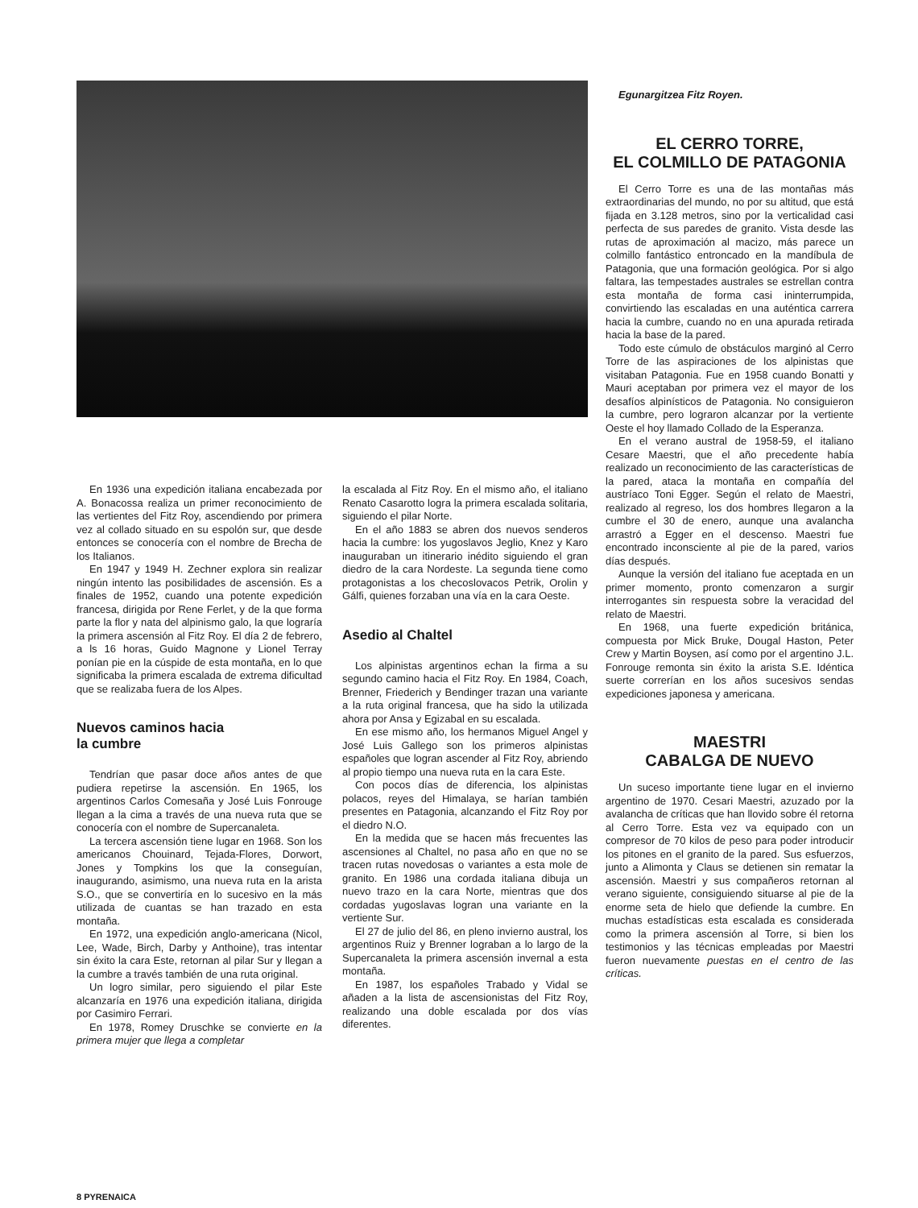En 1936 una expedición italiana encabezada por A. Bonacossa realiza un primer reconocimiento de las vertientes del Fitz Roy, ascendiendo por primera vez al collado situado en su espolón sur, que desde entonces se conocería con el nombre de Brecha de los Italianos.
En 1947 y 1949 H. Zechner explora sin realizar ningún intento las posibilidades de ascensión. Es a finales de 1952, cuando una potente expedición francesa, dirigida por Rene Ferlet, y de la que forma parte la flor y nata del alpinismo galo, la que lograría la primera ascensión al Fitz Roy. El día 2 de febrero, a ls 16 horas, Guido Magnone y Lionel Terray ponían pie en la cúspide de esta montaña, en lo que significaba la primera escalada de extrema dificultad que se realizaba fuera de los Alpes.
Nuevos caminos hacia
la cumbre
Tendrían que pasar doce años antes de que pudiera repetirse la ascensión. En 1965, los argentinos Carlos Comesaña y José Luis Fonrouge llegan a la cima a través de una nueva ruta que se conocería con el nombre de Supercanaleta.
La tercera ascensión tiene lugar en 1968. Son los americanos Chouinard, Tejada-Flores, Dorwort, Jones y Tompkins los que la conseguían, inaugurando, asimismo, una nueva ruta en la arista S.O., que se convertiría en lo sucesivo en la más utilizada de cuantas se han trazado en esta montaña.
En 1972, una expedición anglo-americana (Nicol, Lee, Wade, Birch, Darby y Anthoine), tras intentar sin éxito la cara Este, retornan al pilar Sur y llegan a la cumbre a través también de una ruta original.
Un logro similar, pero siguiendo el pilar Este alcanzaría en 1976 una expedición italiana, dirigida por Casimiro Ferrari.
En 1978, Romey Druschke se convierte en la primera mujer que llega a completar
la escalada al Fitz Roy. En el mismo año, el italiano Renato Casarotto logra la primera escalada solitaria, siguiendo el pilar Norte.
En el año 1883 se abren dos nuevos senderos hacia la cumbre: los yugoslavos Jeglio, Knez y Karo inauguraban un itinerario inédito siguiendo el gran diedro de la cara Nordeste. La segunda tiene como protagonistas a los checoslovacos Petrik, Orolin y Gálfi, quienes forzaban una vía en la cara Oeste.
Asedio al Chaltel
Los alpinistas argentinos echan la firma a su segundo camino hacia el Fitz Roy. En 1984, Coach, Brenner, Friederich y Bendinger trazan una variante a la ruta original francesa, que ha sido la utilizada ahora por Ansa y Egizabal en su escalada.
En ese mismo año, los hermanos Miguel Angel y José Luis Gallego son los primeros alpinistas españoles que logran ascender al Fitz Roy, abriendo al propio tiempo una nueva ruta en la cara Este.
Con pocos días de diferencia, los alpinistas polacos, reyes del Himalaya, se harían también presentes en Patagonia, alcanzando el Fitz Roy por el diedro N.O.
En la medida que se hacen más frecuentes las ascensiones al Chaltel, no pasa año en que no se tracen rutas novedosas o variantes a esta mole de granito. En 1986 una cordada italiana dibuja un nuevo trazo en la cara Norte, mientras que dos cordadas yugoslavas logran una variante en la vertiente Sur.
El 27 de julio del 86, en pleno invierno austral, los argentinos Ruiz y Brenner lograban a lo largo de la Supercanaleta la primera ascensión invernal a esta montaña.
En 1987, los españoles Trabado y Vidal se añaden a la lista de ascensionistas del Fitz Roy, realizando una doble escalada por dos vías diferentes.
Egunargitzea Fitz Royen.
EL CERRO TORRE,
EL COLMILLO DE PATAGONIA
El Cerro Torre es una de las montañas más extraordinarias del mundo, no por su altitud, que está fijada en 3.128 metros, sino por la verticalidad casi perfecta de sus paredes de granito. Vista desde las rutas de aproximación al macizo, más parece un colmillo fantástico entroncado en la mandíbula de Patagonia, que una formación geológica. Por si algo faltara, las tempestades australes se estrellan contra esta montaña de forma casi ininterrumpida, convirtiendo las escaladas en una auténtica carrera hacia la cumbre, cuando no en una apurada retirada hacia la base de la pared.
Todo este cúmulo de obstáculos marginó al Cerro Torre de las aspiraciones de los alpinistas que visitaban Patagonia. Fue en 1958 cuando Bonatti y Mauri aceptaban por primera vez el mayor de los desafíos alpinísticos de Patagonia. No consiguieron la cumbre, pero lograron alcanzar por la vertiente Oeste el hoy llamado Collado de la Esperanza.
En el verano austral de 1958-59, el italiano Cesare Maestri, que el año precedente había realizado un reconocimiento de las características de la pared, ataca la montaña en compañía del austríaco Toni Egger. Según el relato de Maestri, realizado al regreso, los dos hombres llegaron a la cumbre el 30 de enero, aunque una avalancha arrastró a Egger en el descenso. Maestri fue encontrado inconsciente al pie de la pared, varios días después.
Aunque la versión del italiano fue aceptada en un primer momento, pronto comenzaron a surgir interrogantes sin respuesta sobre la veracidad del relato de Maestri.
En 1968, una fuerte expedición británica, compuesta por Mick Bruke, Dougal Haston, Peter Crew y Martin Boysen, así como por el argentino J.L. Fonrouge remonta sin éxito la arista S.E. Idéntica suerte correrían en los años sucesivos sendas expediciones japonesa y americana.
MAESTRI
CABALGA DE NUEVO
Un suceso importante tiene lugar en el invierno argentino de 1970. Cesari Maestri, azuzado por la avalancha de críticas que han llovido sobre él retorna al Cerro Torre. Esta vez va equipado con un compresor de 70 kilos de peso para poder introducir los pitones en el granito de la pared. Sus esfuerzos, junto a Alimonta y Claus se detienen sin rematar la ascensión. Maestri y sus compañeros retornan al verano siguiente, consiguiendo situarse al pie de la enorme seta de hielo que defiende la cumbre. En muchas estadísticas esta escalada es considerada como la primera ascensión al Torre, si bien los testimonios y las técnicas empleadas por Maestri fueron nuevamente puestas en el centro de las críticas.
8 PYRENAICA